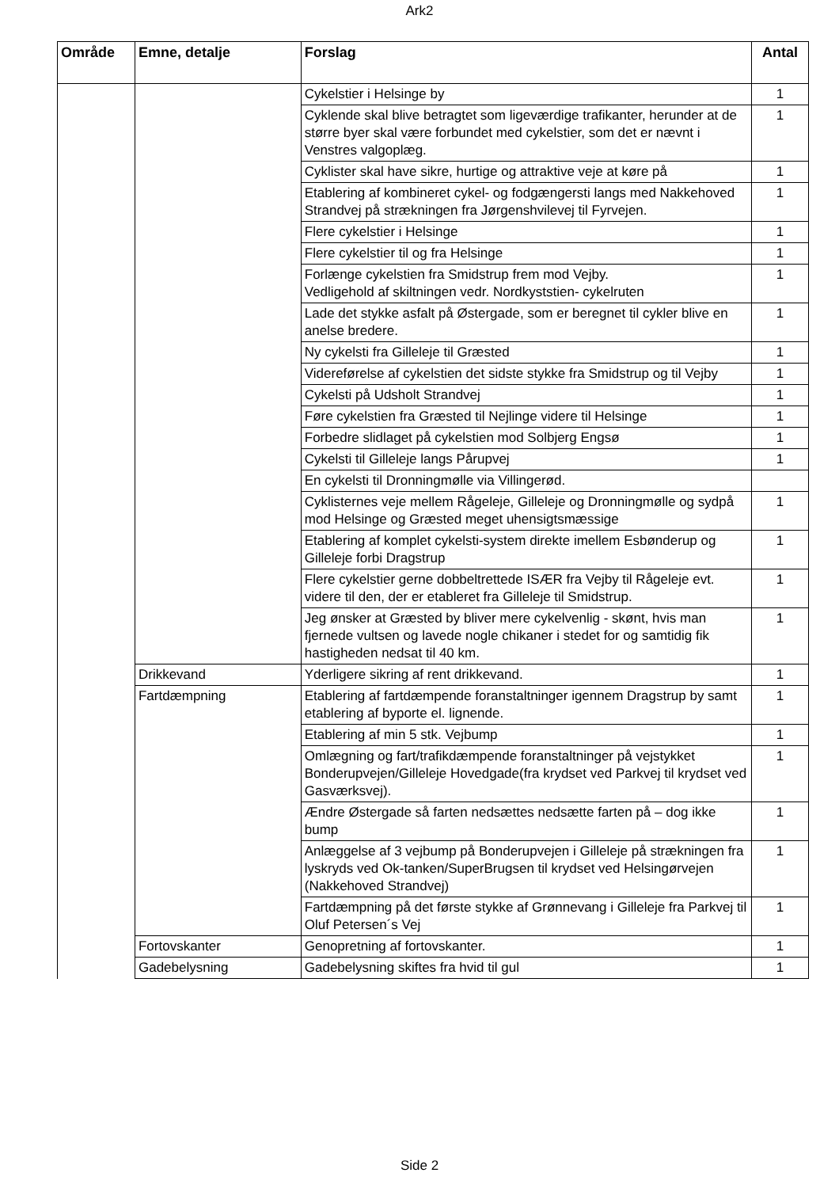Ark2
| Område | Emne, detalje | Forslag | Antal |
| --- | --- | --- | --- |
| | | Cykelstier i Helsinge by | 1 |
| | | Cyklende skal blive betragtet som ligeværdige trafikanter, herunder at de større byer skal være forbundet med cykelstier, som det er nævnt i Venstres valgoplæg. | 1 |
| | | Cyklister skal have sikre, hurtige og attraktive veje at køre på | 1 |
| | | Etablering af kombineret cykel- og fodgængersti langs med Nakkehoved Strandvej på strækningen fra Jørgenshvilevej til Fyrvejen. | 1 |
| | | Flere cykelstier i Helsinge | 1 |
| | | Flere cykelstier til og fra Helsinge | 1 |
| | | Forlænge cykelstien fra Smidstrup frem mod Vejby. Vedligehold af skiltningen vedr. Nordkyststien- cykelruten | 1 |
| | | Lade det stykke asfalt på Østergade, som er beregnet til cykler blive en anelse bredere. | 1 |
| | | Ny cykelsti fra Gilleleje til Græsted | 1 |
| | | Videreførelse af cykelstien det sidste stykke fra Smidstrup og til Vejby | 1 |
| | | Cykelsti på Udsholt Strandvej | 1 |
| | | Føre cykelstien fra Græsted til Nejlinge videre til Helsinge | 1 |
| | | Forbedre slidlaget på cykelstien mod Solbjerg Engsø | 1 |
| | | Cykelsti til Gilleleje langs Pårupvej | 1 |
| | | En cykelsti til Dronningmølle via Villingerød. | |
| | | Cyklisternes veje mellem Rågeleje, Gilleleje og Dronningmølle og sydpå mod Helsinge og Græsted meget uhensigtsmæssige | 1 |
| | | Etablering af komplet cykelsti-system direkte imellem Esbønderup og Gilleleje forbi Dragstrup | 1 |
| | | Flere cykelstier gerne dobbeltrettede ISÆR fra Vejby til Rågeleje evt. videre til den, der er etableret fra Gilleleje til Smidstrup. | 1 |
| | | Jeg ønsker at Græsted by bliver mere cykelvenlig - skønt, hvis man fjernede vultsen og lavede nogle chikaner i stedet for og samtidig fik hastigheden nedsat til 40 km. | 1 |
| | Drikkevand | Yderligere sikring af rent drikkevand. | 1 |
| | Fartdæmpning | Etablering af fartdæmpende foranstaltninger igennem Dragstrup by samt etablering af byporte el. lignende. | 1 |
| | | Etablering af min 5 stk. Vejbump | 1 |
| | | Omlægning og fart/trafikdæmpende foranstaltninger på vejstykket Bonderupvejen/Gilleleje Hovedgade(fra krydset ved Parkvej til krydset ved Gasværksvej). | 1 |
| | | Ændre Østergade så farten nedsættes nedsætte farten på – dog ikke bump | 1 |
| | | Anlæggelse af 3 vejbump på Bonderupvejen i Gilleleje på strækningen fra lyskryds ved Ok-tanken/SuperBrugsen til krydset ved Helsingørvejen (Nakkehoved Strandvej) | 1 |
| | | Fartdæmpning på det første stykke af Grønnevang i Gilleleje fra Parkvej til Oluf Petersen´s Vej | 1 |
| | Fortovskanter | Genopretning af fortovskanter. | 1 |
| | Gadebelysning | Gadebelysning skiftes fra hvid til gul | 1 |
Side 2